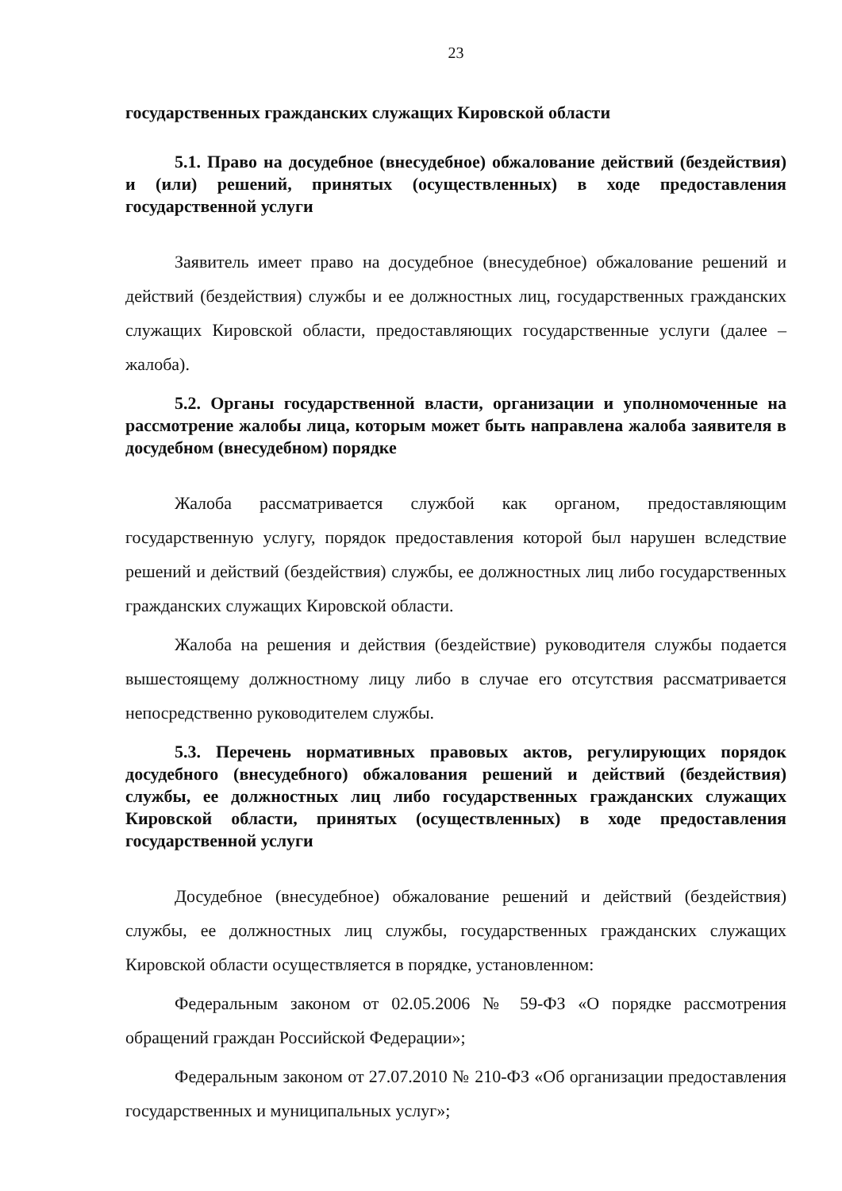23
государственных гражданских служащих Кировской области
5.1. Право на досудебное (внесудебное) обжалование действий (бездействия) и (или) решений, принятых (осуществленных) в ходе предоставления государственной услуги
Заявитель имеет право на досудебное (внесудебное) обжалование решений и действий (бездействия) службы и ее должностных лиц, государственных гражданских служащих Кировской области, предоставляющих государственные услуги (далее – жалоба).
5.2. Органы государственной власти, организации и уполномоченные на рассмотрение жалобы лица, которым может быть направлена жалоба заявителя в досудебном (внесудебном) порядке
Жалоба рассматривается службой как органом, предоставляющим государственную услугу, порядок предоставления которой был нарушен вследствие решений и действий (бездействия) службы, ее должностных лиц либо государственных гражданских служащих Кировской области.
Жалоба на решения и действия (бездействие) руководителя службы подается вышестоящему должностному лицу либо в случае его отсутствия рассматривается непосредственно руководителем службы.
5.3. Перечень нормативных правовых актов, регулирующих порядок досудебного (внесудебного) обжалования решений и действий (бездействия) службы, ее должностных лиц либо государственных гражданских служащих Кировской области, принятых (осуществленных) в ходе предоставления государственной услуги
Досудебное (внесудебное) обжалование решений и действий (бездействия) службы, ее должностных лиц службы, государственных гражданских служащих Кировской области осуществляется в порядке, установленном:
Федеральным законом от 02.05.2006 № 59-ФЗ «О порядке рассмотрения обращений граждан Российской Федерации»;
Федеральным законом от 27.07.2010 № 210-ФЗ «Об организации предоставления государственных и муниципальных услуг»;